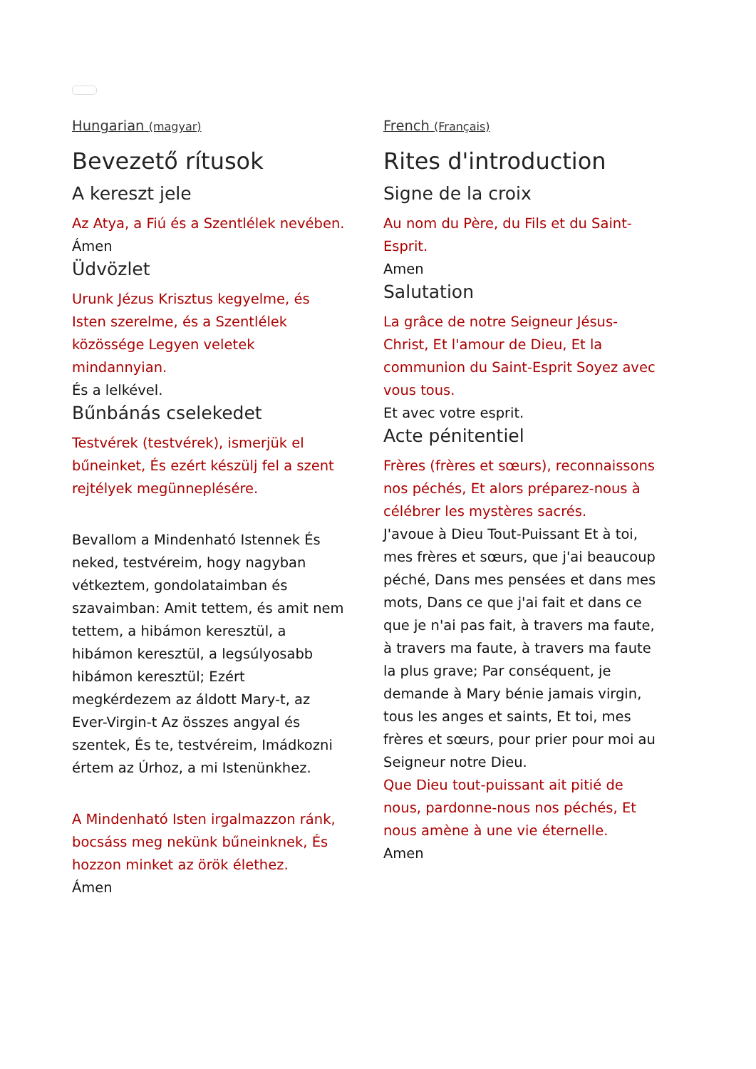Hungarian (magyar)
Bevezető rítusok
A kereszt jele
Az Atya, a Fiú és a Szentlélek nevében.
Ámen
Üdvözlet
Urunk Jézus Krisztus kegyelme, és Isten szerelme, és a Szentlélek közössége Legyen veletek mindannyian.
És a lelkével.
Bűnbánás cselekedet
Testvérek (testvérek), ismerjük el bűneinket, És ezért készülj fel a szent rejtélyek megünneplésére.
Bevallom a Mindenható Istennek És neked, testvéreim, hogy nagyban vétkeztem, gondolataimban és szavaimban: Amit tettem, és amit nem tettem, a hibámon keresztül, a hibámon keresztül, a legsúlyosabb hibámon keresztül; Ezért megkérdezem az áldott Mary-t, az Ever-Virgin-t Az összes angyal és szentek, És te, testvéreim, Imádkozni értem az Úrhoz, a mi Istenünkhez.
A Mindenható Isten irgalmazzon ránk, bocsáss meg nekünk bűneinknek, És hozzon minket az örök élethez.
Ámen
French (Français)
Rites d'introduction
Signe de la croix
Au nom du Père, du Fils et du Saint-Esprit.
Amen
Salutation
La grâce de notre Seigneur Jésus-Christ, Et l'amour de Dieu, Et la communion du Saint-Esprit Soyez avec vous tous.
Et avec votre esprit.
Acte pénitentiel
Frères (frères et sœurs), reconnaissons nos péchés, Et alors préparez-nous à célébrer les mystères sacrés.
J'avoue à Dieu Tout-Puissant Et à toi, mes frères et sœurs, que j'ai beaucoup péché, Dans mes pensées et dans mes mots, Dans ce que j'ai fait et dans ce que je n'ai pas fait, à travers ma faute, à travers ma faute, à travers ma faute la plus grave; Par conséquent, je demande à Mary bénie jamais virgin, tous les anges et saints, Et toi, mes frères et sœurs, pour prier pour moi au Seigneur notre Dieu.
Que Dieu tout-puissant ait pitié de nous, pardonne-nous nos péchés, Et nous amène à une vie éternelle.
Amen